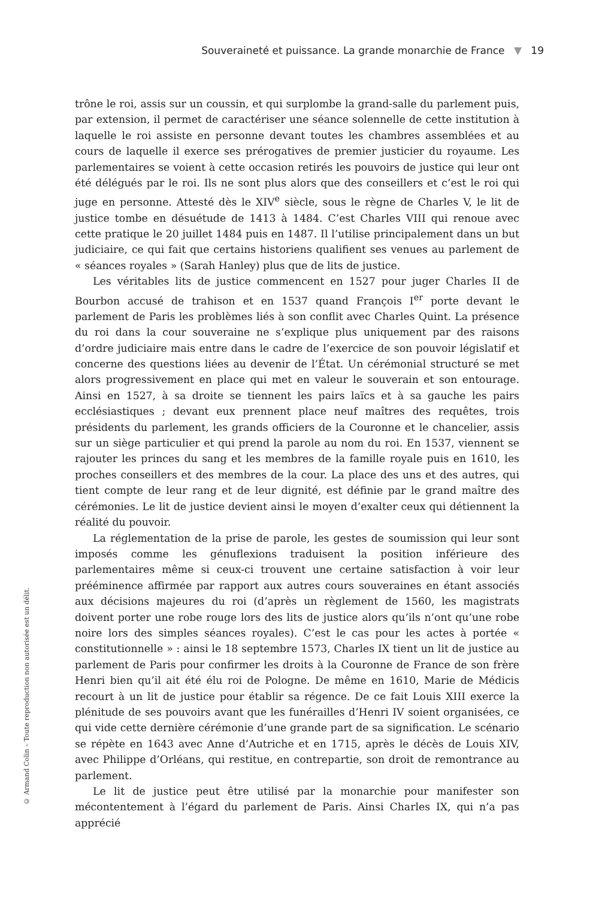Souveraineté et puissance. La grande monarchie de France ▼ 19
trône le roi, assis sur un coussin, et qui surplombe la grand-salle du parlement puis, par extension, il permet de caractériser une séance solennelle de cette institution à laquelle le roi assiste en personne devant toutes les chambres assemblées et au cours de laquelle il exerce ses prérogatives de premier justicier du royaume. Les parlementaires se voient à cette occasion retirés les pouvoirs de justice qui leur ont été délégués par le roi. Ils ne sont plus alors que des conseillers et c’est le roi qui juge en personne. Attesté dès le XIV<sup>e</sup> siècle, sous le règne de Charles V, le lit de justice tombe en désuétude de 1413 à 1484. C’est Charles VIII qui renoue avec cette pratique le 20 juillet 1484 puis en 1487. Il l’utilise principalement dans un but judiciaire, ce qui fait que certains historiens qualifient ses venues au parlement de « séances royales » (Sarah Hanley) plus que de lits de justice.
Les véritables lits de justice commencent en 1527 pour juger Charles II de Bourbon accusé de trahison et en 1537 quand François I<sup>er</sup> porte devant le parlement de Paris les problèmes liés à son conflit avec Charles Quint. La présence du roi dans la cour souveraine ne s’explique plus uniquement par des raisons d’ordre judiciaire mais entre dans le cadre de l’exercice de son pouvoir législatif et concerne des questions liées au devenir de l’État. Un cérémonial structuré se met alors progressivement en place qui met en valeur le souverain et son entourage. Ainsi en 1527, à sa droite se tiennent les pairs laïcs et à sa gauche les pairs ecclésiastiques ; devant eux prennent place neuf maîtres des requêtes, trois présidents du parlement, les grands officiers de la Couronne et le chancelier, assis sur un siège particulier et qui prend la parole au nom du roi. En 1537, viennent se rajouter les princes du sang et les membres de la famille royale puis en 1610, les proches conseillers et des membres de la cour. La place des uns et des autres, qui tient compte de leur rang et de leur dignité, est définie par le grand maître des cérémonies. Le lit de justice devient ainsi le moyen d’exalter ceux qui détiennent la réalité du pouvoir.
La réglementation de la prise de parole, les gestes de soumission qui leur sont imposés comme les génuflexions traduisent la position inférieure des parlementaires même si ceux-ci trouvent une certaine satisfaction à voir leur prééminence affirmée par rapport aux autres cours souveraines en étant associés aux décisions majeures du roi (d’après un règlement de 1560, les magistrats doivent porter une robe rouge lors des lits de justice alors qu’ils n’ont qu’une robe noire lors des simples séances royales). C’est le cas pour les actes à portée « constitutionnelle » : ainsi le 18 septembre 1573, Charles IX tient un lit de justice au parlement de Paris pour confirmer les droits à la Couronne de France de son frère Henri bien qu’il ait été élu roi de Pologne. De même en 1610, Marie de Médicis recourt à un lit de justice pour établir sa régence. De ce fait Louis XIII exerce la plénitude de ses pouvoirs avant que les funérailles d’Henri IV soient organisées, ce qui vide cette dernière cérémonie d’une grande part de sa signification. Le scénario se répète en 1643 avec Anne d’Autriche et en 1715, après le décès de Louis XIV, avec Philippe d’Orléans, qui restitue, en contrepartie, son droit de remontrance au parlement.
Le lit de justice peut être utilisé par la monarchie pour manifester son mécontentement à l’égard du parlement de Paris. Ainsi Charles IX, qui n’a pas apprécié
© Armand Colin – Toute reproduction non autorisée est un délit.